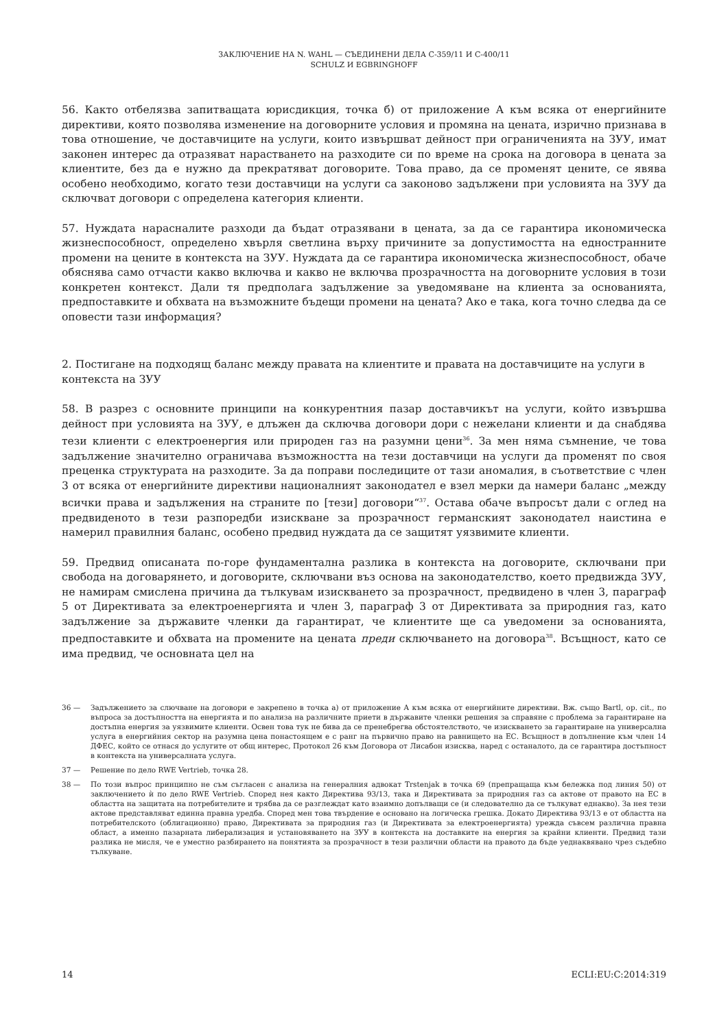ЗАКЛЮЧЕНИЕ НА N. WAHL — СЪЕДИНЕНИ ДЕЛА C-359/11 И C-400/11
SCHULZ И EGBRINGHOFF
56. Както отбелязва запитващата юрисдикция, точка б) от приложение А към всяка от енергийните директиви, която позволява изменение на договорните условия и промяна на цената, изрично признава в това отношение, че доставчиците на услуги, които извършват дейност при ограниченията на ЗУУ, имат законен интерес да отразяват нарастването на разходите си по време на срока на договора в цената за клиентите, без да е нужно да прекратяват договорите. Това право, да се променят цените, се явява особено необходимо, когато тези доставчици на услуги са законово задължени при условията на ЗУУ да сключват договори с определена категория клиенти.
57. Нуждата нарасналите разходи да бъдат отразявани в цената, за да се гарантира икономическа жизнеспособност, определено хвърля светлина върху причините за допустимостта на едностранните промени на цените в контекста на ЗУУ. Нуждата да се гарантира икономическа жизнеспособност, обаче обяснява само отчасти какво включва и какво не включва прозрачността на договорните условия в този конкретен контекст. Дали тя предполага задължение за уведомяване на клиента за основанията, предпоставките и обхвата на възможните бъдещи промени на цената? Ако е така, кога точно следва да се оповести тази информация?
2. Постигане на подходящ баланс между правата на клиентите и правата на доставчиците на услуги в контекста на ЗУУ
58. В разрез с основните принципи на конкурентния пазар доставчикът на услуги, който извършва дейност при условията на ЗУУ, е длъжен да сключва договори дори с нежелани клиенти и да снабдява тези клиенти с електроенергия или природен газ на разумни цени<sup>36</sup>. За мен няма съмнение, че това задължение значително ограничава възможността на тези доставчици на услуги да променят по своя преценка структурата на разходите. За да поправи последиците от тази аномалия, в съответствие с член 3 от всяка от енергийните директиви националният законодател е взел мерки да намери баланс „между всички права и задължения на страните по [тези] договори“<sup>37</sup>. Остава обаче въпросът дали с оглед на предвиденото в тези разпоредби изискване за прозрачност германският законодател наистина е намерил правилния баланс, особено предвид нуждата да се защитят уязвимите клиенти.
59. Предвид описаната по-горе фундаментална разлика в контекста на договорите, сключвани при свобода на договарянето, и договорите, сключвани въз основа на законодателство, което предвижда ЗУУ, не намирам смислена причина да тълкувам изискването за прозрачност, предвидено в член 3, параграф 5 от Директивата за електроенергията и член 3, параграф 3 от Директивата за природния газ, като задължение за държавите членки да гарантират, че клиентите ще са уведомени за основанията, предпоставките и обхвата на промените на цената преди сключването на договора<sup>38</sup>. Всъщност, като се има предвид, че основната цел на
36 — Задължението за слючване на договори е закрепено в точка а) от приложение А към всяка от енергийните директиви. Вж. също Bartl, op. cit., по въпроса за достъпността на енергията и по анализа на различните приети в държавите членки решения за справяне с проблема за гарантиране на достъпна енергия за уязвимите клиенти. Освен това тук не бива да се пренебрегва обстоятелството, че изискването за гарантиране на универсална услуга в енергийния сектор на разумна цена понастоящем е с ранг на първично право на равнището на ЕС. Всъщност в допълнение към член 14 ДФЕС, който се отнася до услугите от общ интерес, Протокол 26 към Договора от Лисабон изисква, наред с останалото, да се гарантира достъпност в контекста на универсалната услуга.
37 — Решение по дело RWE Vertrieb, точка 28.
38 — По този въпрос принципно не съм съгласен с анализа на генералния адвокат Trstenjak в точка 69 (препращаща към бележка под линия 50) от заключението ѝ по дело RWE Vertrieb. Според нея както Директива 93/13, така и Директивата за природния газ са актове от правото на ЕС в областта на защитата на потребителите и трябва да се разглеждат като взаимно допълващи се (и следователно да се тълкуват еднакво). За нея тези актове представляват единна правна уредба. Според мен това твърдение е основано на логическа грешка. Докато Директива 93/13 е от областта на потребителското (облигационно) право, Директивата за природния газ (и Директивата за електроенергията) урежда съвсем различна правна област, а именно пазарната либерализация и установяването на ЗУУ в контекста на доставките на енергия за крайни клиенти. Предвид тази разлика не мисля, че е уместно разбирането на понятията за прозрачност в тези различни области на правото да бъде уеднаквявано чрез съдебно тълкуване.
14 ECLI:EU:C:2014:319